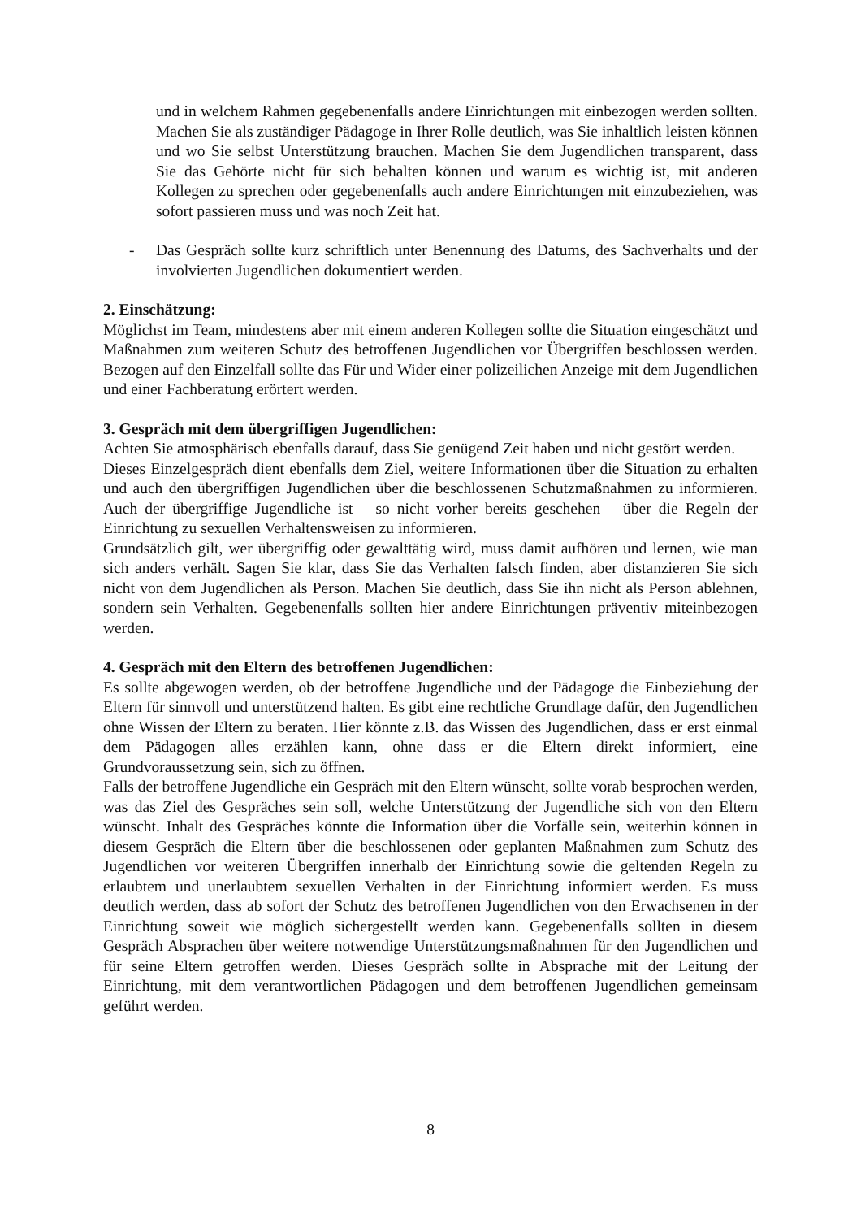und in welchem Rahmen gegebenenfalls andere Einrichtungen mit einbezogen werden sollten. Machen Sie als zuständiger Pädagoge in Ihrer Rolle deutlich, was Sie inhaltlich leisten können und wo Sie selbst Unterstützung brauchen. Machen Sie dem Jugendlichen transparent, dass Sie das Gehörte nicht für sich behalten können und warum es wichtig ist, mit anderen Kollegen zu sprechen oder gegebenenfalls auch andere Einrichtungen mit einzubeziehen, was sofort passieren muss und was noch Zeit hat.
- Das Gespräch sollte kurz schriftlich unter Benennung des Datums, des Sachverhalts und der involvierten Jugendlichen dokumentiert werden.
2. Einschätzung:
Möglichst im Team, mindestens aber mit einem anderen Kollegen sollte die Situation eingeschätzt und Maßnahmen zum weiteren Schutz des betroffenen Jugendlichen vor Übergriffen beschlossen werden. Bezogen auf den Einzelfall sollte das Für und Wider einer polizeilichen Anzeige mit dem Jugendlichen und einer Fachberatung erörtert werden.
3. Gespräch mit dem übergriffigen Jugendlichen:
Achten Sie atmosphärisch ebenfalls darauf, dass Sie genügend Zeit haben und nicht gestört werden.
Dieses Einzelgespräch dient ebenfalls dem Ziel, weitere Informationen über die Situation zu erhalten und auch den übergriffigen Jugendlichen über die beschlossenen Schutzmaßnahmen zu informieren. Auch der übergriffige Jugendliche ist – so nicht vorher bereits geschehen – über die Regeln der Einrichtung zu sexuellen Verhaltensweisen zu informieren.
Grundsätzlich gilt, wer übergriffig oder gewalttätig wird, muss damit aufhören und lernen, wie man sich anders verhält. Sagen Sie klar, dass Sie das Verhalten falsch finden, aber distanzieren Sie sich nicht von dem Jugendlichen als Person. Machen Sie deutlich, dass Sie ihn nicht als Person ablehnen, sondern sein Verhalten. Gegebenenfalls sollten hier andere Einrichtungen präventiv miteinbezogen werden.
4. Gespräch mit den Eltern des betroffenen Jugendlichen:
Es sollte abgewogen werden, ob der betroffene Jugendliche und der Pädagoge die Einbeziehung der Eltern für sinnvoll und unterstützend halten. Es gibt eine rechtliche Grundlage dafür, den Jugendlichen ohne Wissen der Eltern zu beraten. Hier könnte z.B. das Wissen des Jugendlichen, dass er erst einmal dem Pädagogen alles erzählen kann, ohne dass er die Eltern direkt informiert, eine Grundvoraussetzung sein, sich zu öffnen.
Falls der betroffene Jugendliche ein Gespräch mit den Eltern wünscht, sollte vorab besprochen werden, was das Ziel des Gespräches sein soll, welche Unterstützung der Jugendliche sich von den Eltern wünscht. Inhalt des Gespräches könnte die Information über die Vorfälle sein, weiterhin können in diesem Gespräch die Eltern über die beschlossenen oder geplanten Maßnahmen zum Schutz des Jugendlichen vor weiteren Übergriffen innerhalb der Einrichtung sowie die geltenden Regeln zu erlaubtem und unerlaubtem sexuellen Verhalten in der Einrichtung informiert werden. Es muss deutlich werden, dass ab sofort der Schutz des betroffenen Jugendlichen von den Erwachsenen in der Einrichtung soweit wie möglich sichergestellt werden kann. Gegebenenfalls sollten in diesem Gespräch Absprachen über weitere notwendige Unterstützungsmaßnahmen für den Jugendlichen und für seine Eltern getroffen werden. Dieses Gespräch sollte in Absprache mit der Leitung der Einrichtung, mit dem verantwortlichen Pädagogen und dem betroffenen Jugendlichen gemeinsam geführt werden.
8